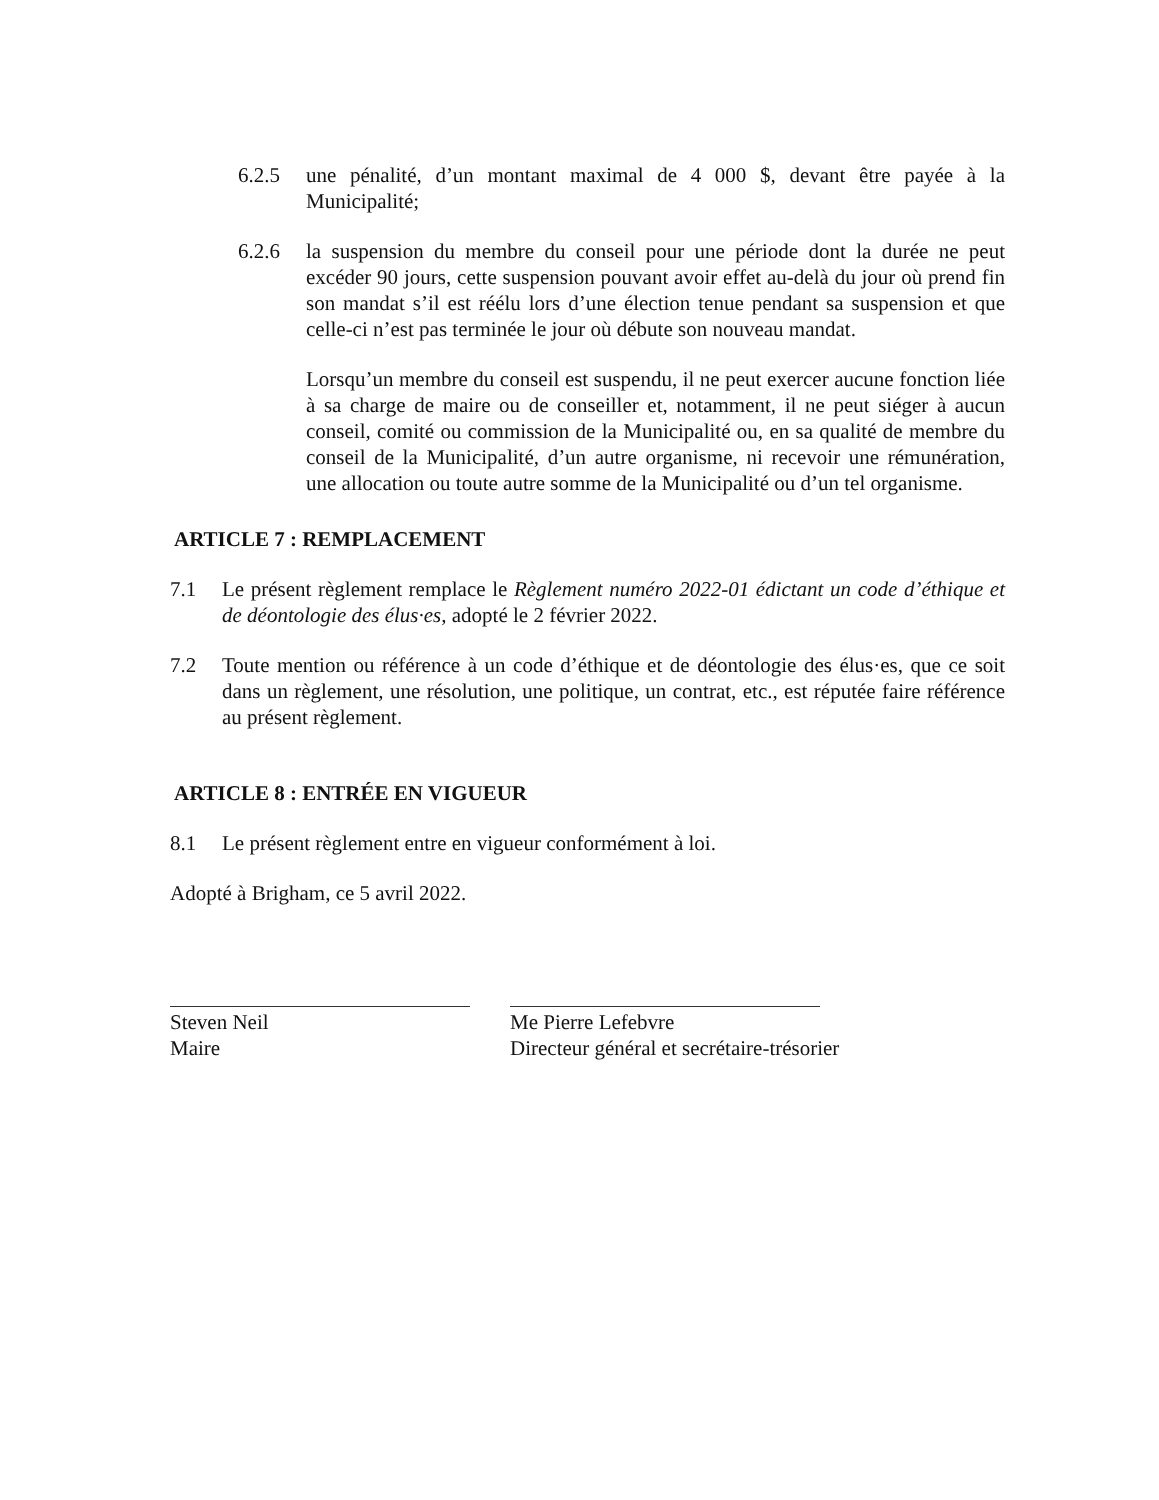6.2.5 une pénalité, d’un montant maximal de 4 000 $, devant être payée à la Municipalité;
6.2.6 la suspension du membre du conseil pour une période dont la durée ne peut excéder 90 jours, cette suspension pouvant avoir effet au-delà du jour où prend fin son mandat s’il est réélu lors d’une élection tenue pendant sa suspension et que celle-ci n’est pas terminée le jour où débute son nouveau mandat.
Lorsqu’un membre du conseil est suspendu, il ne peut exercer aucune fonction liée à sa charge de maire ou de conseiller et, notamment, il ne peut siéger à aucun conseil, comité ou commission de la Municipalité ou, en sa qualité de membre du conseil de la Municipalité, d’un autre organisme, ni recevoir une rémunération, une allocation ou toute autre somme de la Municipalité ou d’un tel organisme.
ARTICLE 7 : REMPLACEMENT
7.1 Le présent règlement remplace le Règlement numéro 2022-01 édictant un code d’éthique et de déontologie des élus·es, adopté le 2 février 2022.
7.2 Toute mention ou référence à un code d’éthique et de déontologie des élus·es, que ce soit dans un règlement, une résolution, une politique, un contrat, etc., est réputée faire référence au présent règlement.
ARTICLE 8 : ENTRÉE EN VIGUEUR
8.1 Le présent règlement entre en vigueur conformément à loi.
Adopté à Brigham, ce 5 avril 2022.
Steven Neil
Maire
Me Pierre Lefebvre
Directeur général et secrétaire-trésorier